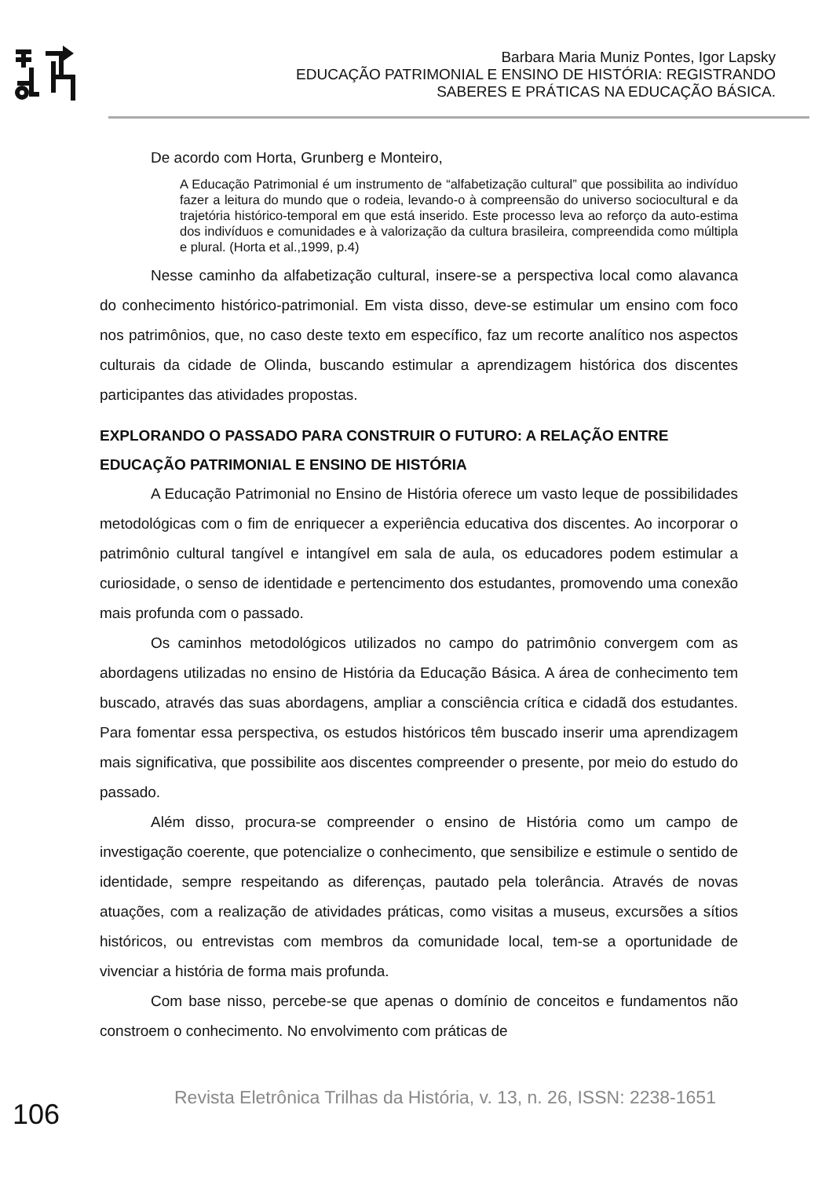Barbara Maria Muniz Pontes, Igor Lapsky
EDUCAÇÃO PATRIMONIAL E ENSINO DE HISTÓRIA: REGISTRANDO
SABERES E PRÁTICAS NA EDUCAÇÃO BÁSICA.
De acordo com Horta, Grunberg e Monteiro,
A Educação Patrimonial é um instrumento de “alfabetização cultural” que possibilita ao indivíduo fazer a leitura do mundo que o rodeia, levando-o à compreensão do universo sociocultural e da trajetória histórico-temporal em que está inserido. Este processo leva ao reforço da auto-estima dos indivíduos e comunidades e à valorização da cultura brasileira, compreendida como múltipla e plural. (Horta et al.,1999, p.4)
Nesse caminho da alfabetização cultural, insere-se a perspectiva local como alavanca do conhecimento histórico-patrimonial. Em vista disso, deve-se estimular um ensino com foco nos patrimônios, que, no caso deste texto em específico, faz um recorte analítico nos aspectos culturais da cidade de Olinda, buscando estimular a aprendizagem histórica dos discentes participantes das atividades propostas.
EXPLORANDO O PASSADO PARA CONSTRUIR O FUTURO: A RELAÇÃO ENTRE EDUCAÇÃO PATRIMONIAL E ENSINO DE HISTÓRIA
A Educação Patrimonial no Ensino de História oferece um vasto leque de possibilidades metodológicas com o fim de enriquecer a experiência educativa dos discentes. Ao incorporar o patrimônio cultural tangível e intangível em sala de aula, os educadores podem estimular a curiosidade, o senso de identidade e pertencimento dos estudantes, promovendo uma conexão mais profunda com o passado.
Os caminhos metodológicos utilizados no campo do patrimônio convergem com as abordagens utilizadas no ensino de História da Educação Básica. A área de conhecimento tem buscado, através das suas abordagens, ampliar a consciência crítica e cidadã dos estudantes. Para fomentar essa perspectiva, os estudos históricos têm buscado inserir uma aprendizagem mais significativa, que possibilite aos discentes compreender o presente, por meio do estudo do passado.
Além disso, procura-se compreender o ensino de História como um campo de investigação coerente, que potencialize o conhecimento, que sensibilize e estimule o sentido de identidade, sempre respeitando as diferenças, pautado pela tolerância. Através de novas atuações, com a realização de atividades práticas, como visitas a museus, excursões a sítios históricos, ou entrevistas com membros da comunidade local, tem-se a oportunidade de vivenciar a história de forma mais profunda.
Com base nisso, percebe-se que apenas o domínio de conceitos e fundamentos não constroem o conhecimento. No envolvimento com práticas de
106
Revista Eletrônica Trilhas da História, v. 13, n. 26, ISSN: 2238-1651